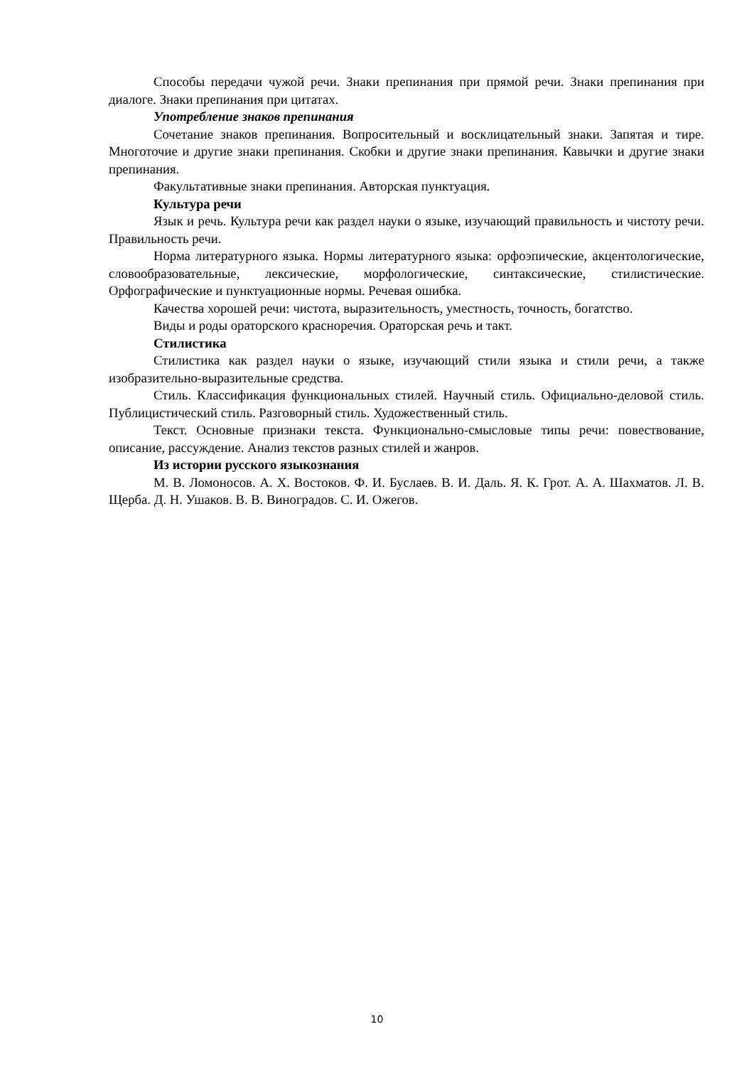Способы передачи чужой речи. Знаки препинания при прямой речи. Знаки препинания при диалоге. Знаки препинания при цитатах.
Употребление знаков препинания
Сочетание знаков препинания. Вопросительный и восклицательный знаки. Запятая и тире. Многоточие и другие знаки препинания. Скобки и другие знаки препинания. Кавычки и другие знаки препинания.
Факультативные знаки препинания. Авторская пунктуация.
Культура речи
Язык и речь. Культура речи как раздел науки о языке, изучающий правильность и чистоту речи. Правильность речи.
Норма литературного языка. Нормы литературного языка: орфоэпические, акцентологические, словообразовательные, лексические, морфологические, синтаксические, стилистические. Орфографические и пунктуационные нормы. Речевая ошибка.
Качества хорошей речи: чистота, выразительность, уместность, точность, богатство.
Виды и роды ораторского красноречия. Ораторская речь и такт.
Стилистика
Стилистика как раздел науки о языке, изучающий стили языка и стили речи, а также изобразительно-выразительные средства.
Стиль. Классификация функциональных стилей. Научный стиль. Официально-деловой стиль. Публицистический стиль. Разговорный стиль. Художественный стиль.
Текст. Основные признаки текста. Функционально-смысловые типы речи: повествование, описание, рассуждение. Анализ текстов разных стилей и жанров.
Из истории русского языкознания
М. В. Ломоносов. А. Х. Востоков. Ф. И. Буслаев. В. И. Даль. Я. К. Грот. А. А. Шахматов. Л. В. Щерба. Д. Н. Ушаков. В. В. Виноградов. С. И. Ожегов.
10